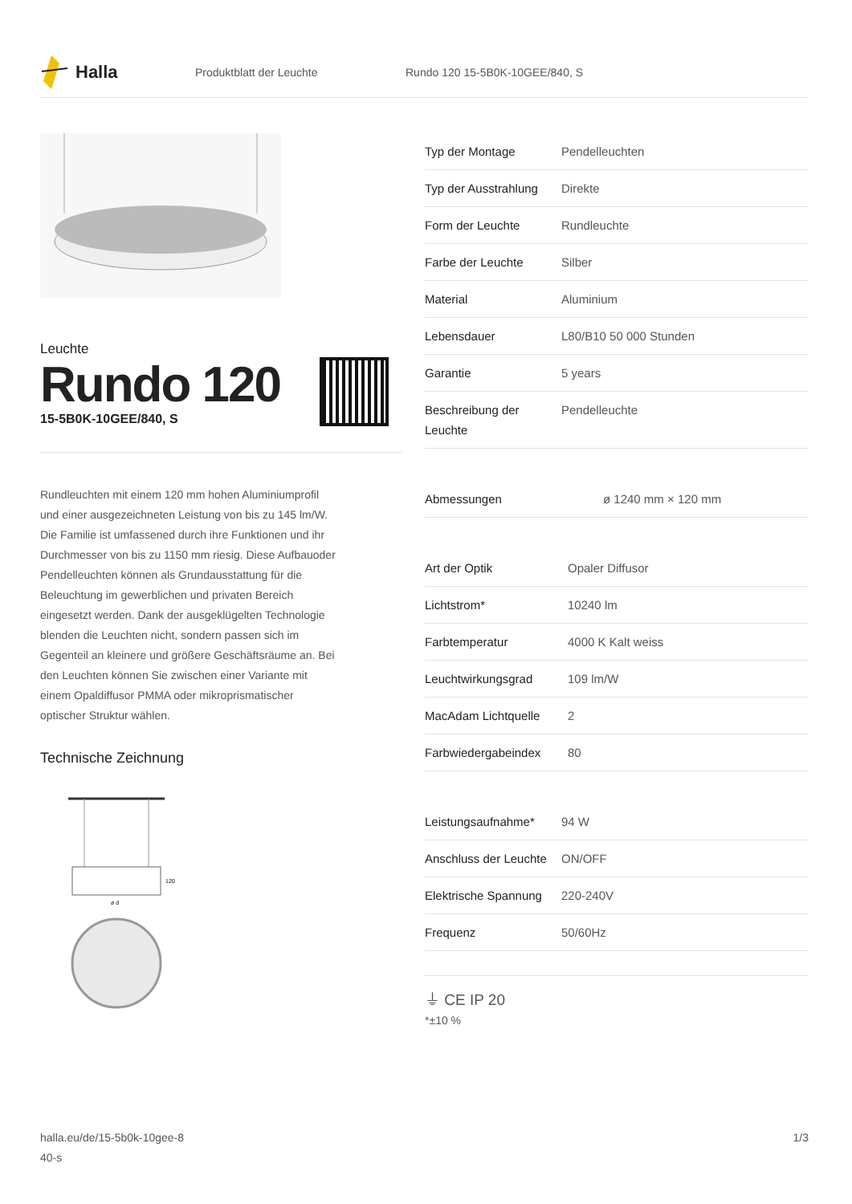Halla
Produktblatt der Leuchte Rundo 120 15-5B0K-10GEE/840, S
Leuchte
Rundo 120
15-5B0K-10GEE/840, S
Rundleuchten mit einem 120 mm hohen Aluminiumprofil und einer ausgezeichneten Leistung von bis zu 145 lm/W. Die Familie ist umfassened durch ihre Funktionen und ihr Durchmesser von bis zu 1150 mm riesig. Diese Aufbauoder Pendelleuchten können als Grundausstattung für die Beleuchtung im gewerblichen und privaten Bereich eingesetzt werden. Dank der ausgeklügelten Technologie blenden die Leuchten nicht, sondern passen sich im Gegenteil an kleinere und größere Geschäftsräume an. Bei den Leuchten können Sie zwischen einer Variante mit einem Opaldiffusor PMMA oder mikroprismatischer optischer Struktur wählen.
Technische Zeichnung
120
ø d
| Typ der Montage | Pendelleuchten |
| Typ der Ausstrahlung | Direkte |
| Form der Leuchte | Rundleuchte |
| Farbe der Leuchte | Silber |
| Material | Aluminium |
| Lebensdauer | L80/B10 50 000 Stunden |
| Garantie | 5 years |
| Beschreibung der Leuchte | Pendelleuchte |
| Abmessungen | ø 1240 mm × 120 mm |
| Art der Optik | Opaler Diffusor |
| Lichtstrom* | 10240 lm |
| Farbtemperatur | 4000 K Kalt weiss |
| Leuchtwirkungsgrad | 109 lm/W |
| MacAdam Lichtquelle | 2 |
| Farbwiedergabeindex | 80 |
| Leistungsaufnahme* | 94 W |
| Anschluss der Leuchte | ON/OFF |
| Elektrische Spannung | 220-240V |
| Frequenz | 50/60Hz |
⏚ CE IP 20
*±10 %
halla.eu/de/15-5b0k-10gee-8
40-s 1/3